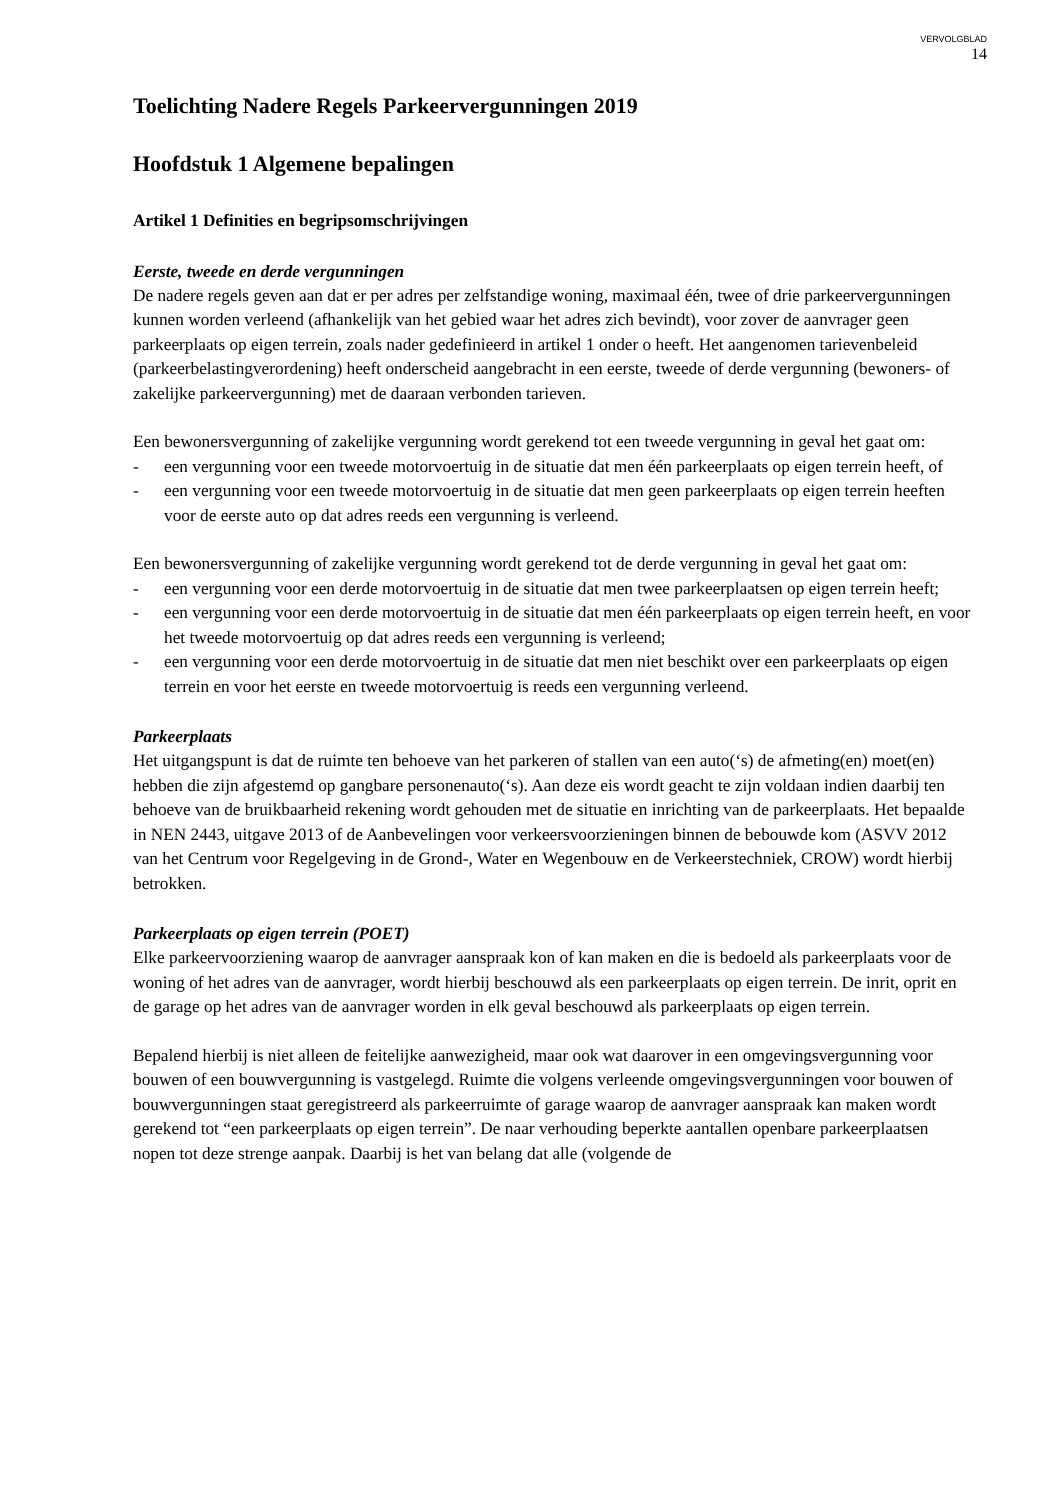VERVOLGBLAD
14
Toelichting Nadere Regels Parkeervergunningen 2019
Hoofdstuk 1 Algemene bepalingen
Artikel 1 Definities en begripsomschrijvingen
Eerste, tweede en derde vergunningen
De nadere regels geven aan dat er per adres per zelfstandige woning, maximaal één, twee of drie parkeervergunningen kunnen worden verleend (afhankelijk van het gebied waar het adres zich bevindt), voor zover de aanvrager geen parkeerplaats op eigen terrein, zoals nader gedefinieerd in artikel 1 onder o heeft. Het aangenomen tarievenbeleid (parkeerbelastingverordening) heeft onderscheid aangebracht in een eerste, tweede of derde vergunning (bewoners- of zakelijke parkeervergunning) met de daaraan verbonden tarieven.
Een bewonersvergunning of zakelijke vergunning wordt gerekend tot een tweede vergunning in geval het gaat om:
- een vergunning voor een tweede motorvoertuig in de situatie dat men één parkeerplaats op eigen terrein heeft, of
- een vergunning voor een tweede motorvoertuig in de situatie dat men geen parkeerplaats op eigen terrein heeften voor de eerste auto op dat adres reeds een vergunning is verleend.
Een bewonersvergunning of zakelijke vergunning wordt gerekend tot de derde vergunning in geval het gaat om:
- een vergunning voor een derde motorvoertuig in de situatie dat men twee parkeerplaatsen op eigen terrein heeft;
- een vergunning voor een derde motorvoertuig in de situatie dat men één parkeerplaats op eigen terrein heeft, en voor het tweede motorvoertuig op dat adres reeds een vergunning is verleend;
- een vergunning voor een derde motorvoertuig in de situatie dat men niet beschikt over een parkeerplaats op eigen terrein en voor het eerste en tweede motorvoertuig is reeds een vergunning verleend.
Parkeerplaats
Het uitgangspunt is dat de ruimte ten behoeve van het parkeren of stallen van een auto(‘s) de afmeting(en) moet(en) hebben die zijn afgestemd op gangbare personenauto(‘s). Aan deze eis wordt geacht te zijn voldaan indien daarbij ten behoeve van de bruikbaarheid rekening wordt gehouden met de situatie en inrichting van de parkeerplaats. Het bepaalde in NEN 2443, uitgave 2013 of de Aanbevelingen voor verkeersvoorzieningen binnen de bebouwde kom (ASVV 2012 van het Centrum voor Regelgeving in de Grond-, Water en Wegenbouw en de Verkeerstechniek, CROW) wordt hierbij betrokken.
Parkeerplaats op eigen terrein (POET)
Elke parkeervoorziening waarop de aanvrager aanspraak kon of kan maken en die is bedoeld als parkeerplaats voor de woning of het adres van de aanvrager, wordt hierbij beschouwd als een parkeerplaats op eigen terrein. De inrit, oprit en de garage op het adres van de aanvrager worden in elk geval beschouwd als parkeerplaats op eigen terrein.
Bepalend hierbij is niet alleen de feitelijke aanwezigheid, maar ook wat daarover in een omgevingsvergunning voor bouwen of een bouwvergunning is vastgelegd. Ruimte die volgens verleende omgevingsvergunningen voor bouwen of bouwvergunningen staat geregistreerd als parkeerruimte of garage waarop de aanvrager aanspraak kan maken wordt gerekend tot “een parkeerplaats op eigen terrein”. De naar verhouding beperkte aantallen openbare parkeerplaatsen nopen tot deze strenge aanpak. Daarbij is het van belang dat alle (volgende de